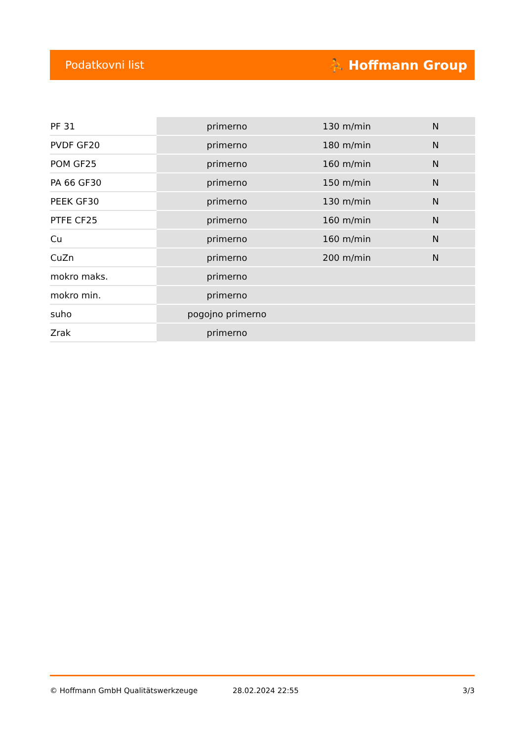Podatkovni list ⛹ Hoffmann Group
| PF 31 | primerno | 130 m/min | N |
| PVDF GF20 | primerno | 180 m/min | N |
| POM GF25 | primerno | 160 m/min | N |
| PA 66 GF30 | primerno | 150 m/min | N |
| PEEK GF30 | primerno | 130 m/min | N |
| PTFE CF25 | primerno | 160 m/min | N |
| Cu | primerno | 160 m/min | N |
| CuZn | primerno | 200 m/min | N |
| mokro maks. | primerno | | |
| mokro min. | primerno | | |
| suho | pogojno primerno | | |
| Zrak | primerno | | |
© Hoffmann GmbH Qualitätswerkzeuge 28.02.2024 22:55 3/3